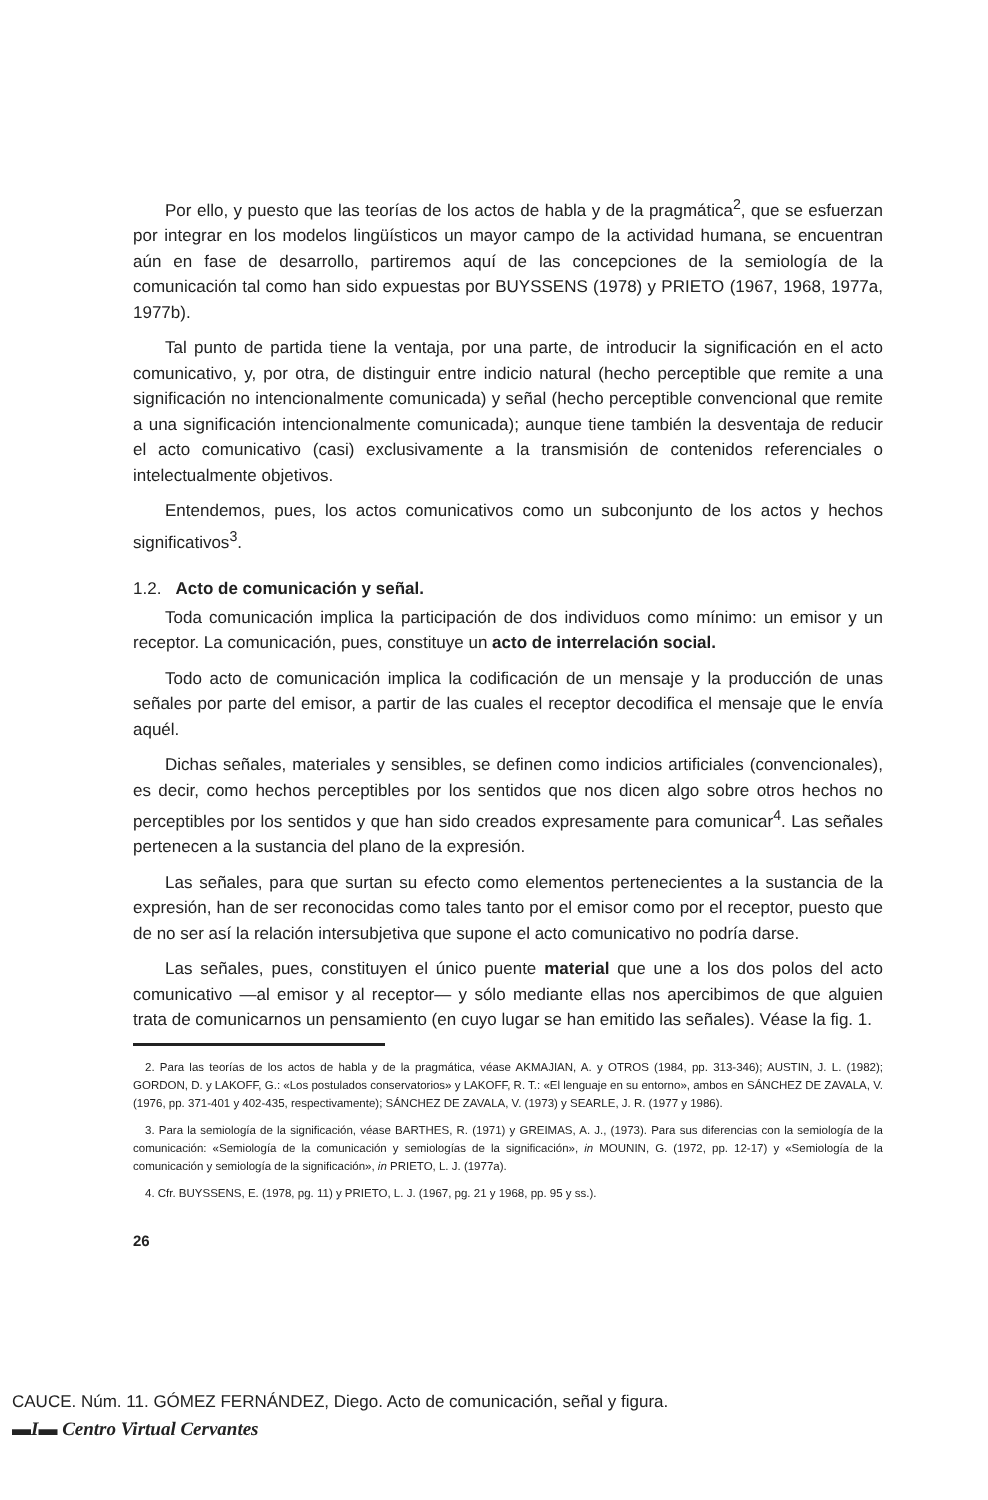Por ello, y puesto que las teorías de los actos de habla y de la pragmática<sup>2</sup>, que se esfuerzan por integrar en los modelos lingüísticos un mayor campo de la actividad humana, se encuentran aún en fase de desarrollo, partiremos aquí de las concepciones de la semiología de la comunicación tal como han sido expuestas por BUYSSENS (1978) y PRIETO (1967, 1968, 1977a, 1977b).
Tal punto de partida tiene la ventaja, por una parte, de introducir la significación en el acto comunicativo, y, por otra, de distinguir entre indicio natural (hecho perceptible que remite a una significación no intencionalmente comunicada) y señal (hecho perceptible convencional que remite a una significación intencionalmente comunicada); aunque tiene también la desventaja de reducir el acto comunicativo (casi) exclusivamente a la transmisión de contenidos referenciales o intelectualmente objetivos.
Entendemos, pues, los actos comunicativos como un subconjunto de los actos y hechos significativos<sup>3</sup>.
1.2. Acto de comunicación y señal.
Toda comunicación implica la participación de dos individuos como mínimo: un emisor y un receptor. La comunicación, pues, constituye un acto de interrelación social.
Todo acto de comunicación implica la codificación de un mensaje y la producción de unas señales por parte del emisor, a partir de las cuales el receptor decodifica el mensaje que le envía aquél.
Dichas señales, materiales y sensibles, se definen como indicios artificiales (convencionales), es decir, como hechos perceptibles por los sentidos que nos dicen algo sobre otros hechos no perceptibles por los sentidos y que han sido creados expresamente para comunicar<sup>4</sup>. Las señales pertenecen a la sustancia del plano de la expresión.
Las señales, para que surtan su efecto como elementos pertenecientes a la sustancia de la expresión, han de ser reconocidas como tales tanto por el emisor como por el receptor, puesto que de no ser así la relación intersubjetiva que supone el acto comunicativo no podría darse.
Las señales, pues, constituyen el único puente material que une a los dos polos del acto comunicativo —al emisor y al receptor— y sólo mediante ellas nos apercibimos de que alguien trata de comunicarnos un pensamiento (en cuyo lugar se han emitido las señales). Véase la fig. 1.
2. Para las teorías de los actos de habla y de la pragmática, véase AKMAJIAN, A. y OTROS (1984, pp. 313-346); AUSTIN, J. L. (1982); GORDON, D. y LAKOFF, G.: «Los postulados conservatorios» y LAKOFF, R. T.: «El lenguaje en su entorno», ambos en SÁNCHEZ DE ZAVALA, V. (1976, pp. 371-401 y 402-435, respectivamente); SÁNCHEZ DE ZAVALA, V. (1973) y SEARLE, J. R. (1977 y 1986).
3. Para la semiología de la significación, véase BARTHES, R. (1971) y GREIMAS, A. J., (1973). Para sus diferencias con la semiología de la comunicación: «Semiología de la comunicación y semiologías de la significación», in MOUNIN, G. (1972, pp. 12-17) y «Semiología de la comunicación y semiología de la significación», in PRIETO, L. J. (1977a).
4. Cfr. BUYSSENS, E. (1978, pg. 11) y PRIETO, L. J. (1967, pg. 21 y 1968, pp. 95 y ss.).
26
CAUCE. Núm. 11. GÓMEZ FERNÁNDEZ, Diego. Acto de comunicación, señal y figura.
▬I▬ Centro Virtual Cervantes